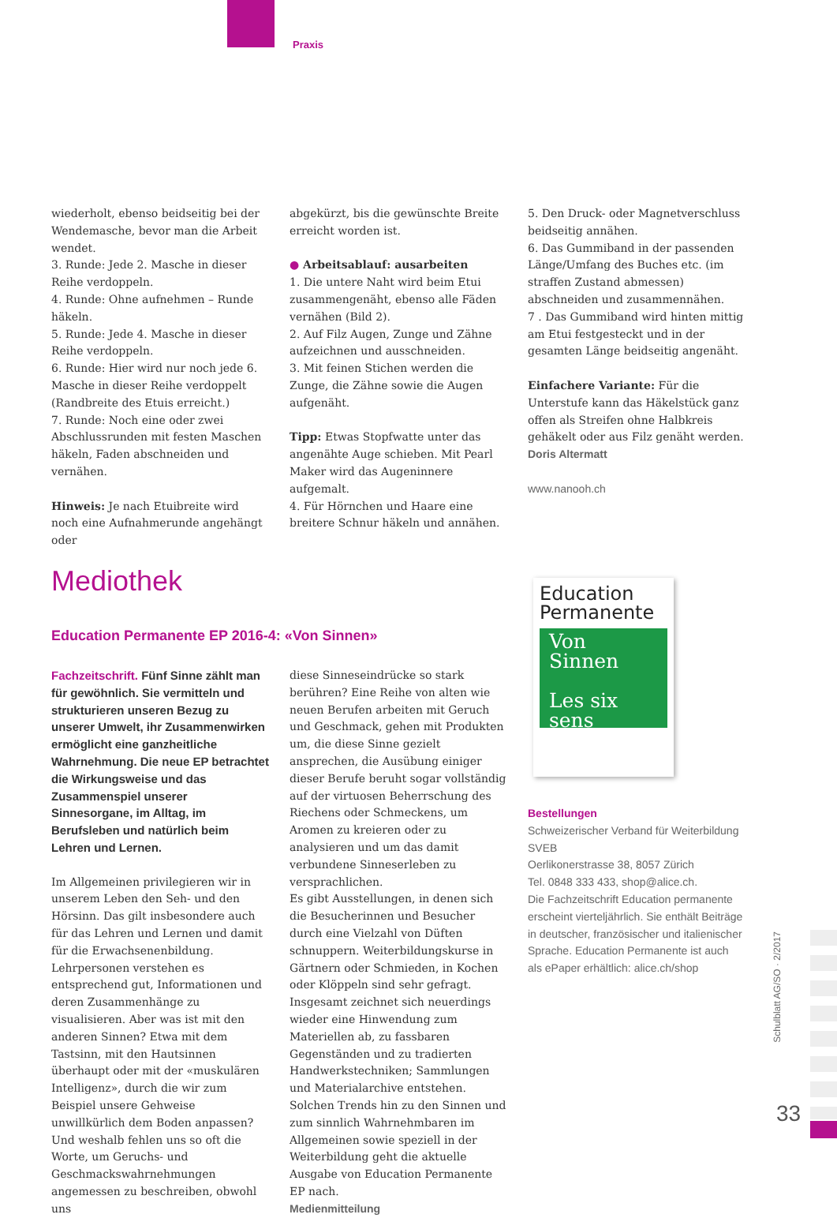Praxis
wiederholt, ebenso beidseitig bei der Wendemasche, bevor man die Arbeit wendet.
3. Runde: Jede 2. Masche in dieser Reihe verdoppeln.
4. Runde: Ohne aufnehmen – Runde häkeln.
5. Runde: Jede 4. Masche in dieser Reihe verdoppeln.
6. Runde: Hier wird nur noch jede 6. Masche in dieser Reihe verdoppelt (Randbreite des Etuis erreicht.)
7. Runde: Noch eine oder zwei Abschlussrunden mit festen Maschen häkeln, Faden abschneiden und vernähen.
Hinweis: Je nach Etuibreite wird noch eine Aufnahmerunde angehängt oder
abgekürzt, bis die gewünschte Breite erreicht worden ist.
● Arbeitsablauf: ausarbeiten
1. Die untere Naht wird beim Etui zusammengenäht, ebenso alle Fäden vernähen (Bild 2).
2. Auf Filz Augen, Zunge und Zähne aufzeichnen und ausschneiden.
3. Mit feinen Stichen werden die Zunge, die Zähne sowie die Augen aufgenäht.
Tipp: Etwas Stopfwatte unter das angenähte Auge schieben. Mit Pearl Maker wird das Augeninnere aufgemalt.
4. Für Hörnchen und Haare eine breitere Schnur häkeln und annähen.
5. Den Druck- oder Magnetverschluss beidseitig annähen.
6. Das Gummiband in der passenden Länge/Umfang des Buches etc. (im straffen Zustand abmessen) abschneiden und zusammennähen.
7 . Das Gummiband wird hinten mittig am Etui festgesteckt und in der gesamten Länge beidseitig angenäht.
Einfachere Variante: Für die Unterstufe kann das Häkelstück ganz offen als Streifen ohne Halbkreis gehäkelt oder aus Filz genäht werden.
Doris Altermatt
www.nanooh.ch
Mediothek
Education Permanente EP 2016-4: «Von Sinnen»
Education Permanente
Von Sinnen
Les six sens
Fachzeitschrift. Fünf Sinne zählt man für gewöhnlich. Sie vermitteln und strukturieren unseren Bezug zu unserer Umwelt, ihr Zusammenwirken ermöglicht eine ganzheitliche Wahrnehmung. Die neue EP betrachtet die Wirkungsweise und das Zusammenspiel unserer Sinnesorgane, im Alltag, im Berufsleben und natürlich beim Lehren und Lernen.
Im Allgemeinen privilegieren wir in unserem Leben den Seh- und den Hörsinn. Das gilt insbesondere auch für das Lehren und Lernen und damit für die Erwachsenenbildung. Lehrpersonen verstehen es entsprechend gut, Informationen und deren Zusammenhänge zu visualisieren. Aber was ist mit den anderen Sinnen? Etwa mit dem Tastsinn, mit den Hautsinnen überhaupt oder mit der «muskulären Intelligenz», durch die wir zum Beispiel unsere Gehweise unwillkürlich dem Boden anpassen? Und weshalb fehlen uns so oft die Worte, um Geruchs- und Geschmackswahrnehmungen angemessen zu beschreiben, obwohl uns
diese Sinneseindrücke so stark berühren? Eine Reihe von alten wie neuen Berufen arbeiten mit Geruch und Geschmack, gehen mit Produkten um, die diese Sinne gezielt ansprechen, die Ausübung einiger dieser Berufe beruht sogar vollständig auf der virtuosen Beherrschung des Riechens oder Schmeckens, um Aromen zu kreieren oder zu analysieren und um das damit verbundene Sinneserleben zu versprachlichen.
Es gibt Ausstellungen, in denen sich die Besucherinnen und Besucher durch eine Vielzahl von Düften schnuppern. Weiterbildungskurse in Gärtnern oder Schmieden, in Kochen oder Klöppeln sind sehr gefragt. Insgesamt zeichnet sich neuerdings wieder eine Hinwendung zum Materiellen ab, zu fassbaren Gegenständen und zu tradierten Handwerkstechniken; Sammlungen und Materialarchive entstehen. Solchen Trends hin zu den Sinnen und zum sinnlich Wahrnehmbaren im Allgemeinen sowie speziell in der Weiterbildung geht die aktuelle Ausgabe von Education Permanente EP nach.
Medienmitteilung
Bestellungen
Schweizerischer Verband für Weiterbildung SVEB
Oerlikonerstrasse 38, 8057 Zürich
Tel. 0848 333 433, shop@alice.ch.
Die Fachzeitschrift Education permanente erscheint vierteljährlich. Sie enthält Beiträge in deutscher, französischer und italienischer Sprache. Education Permanente ist auch als ePaper erhältlich: alice.ch/shop
Schulblatt AG/SO · 2/2017
33